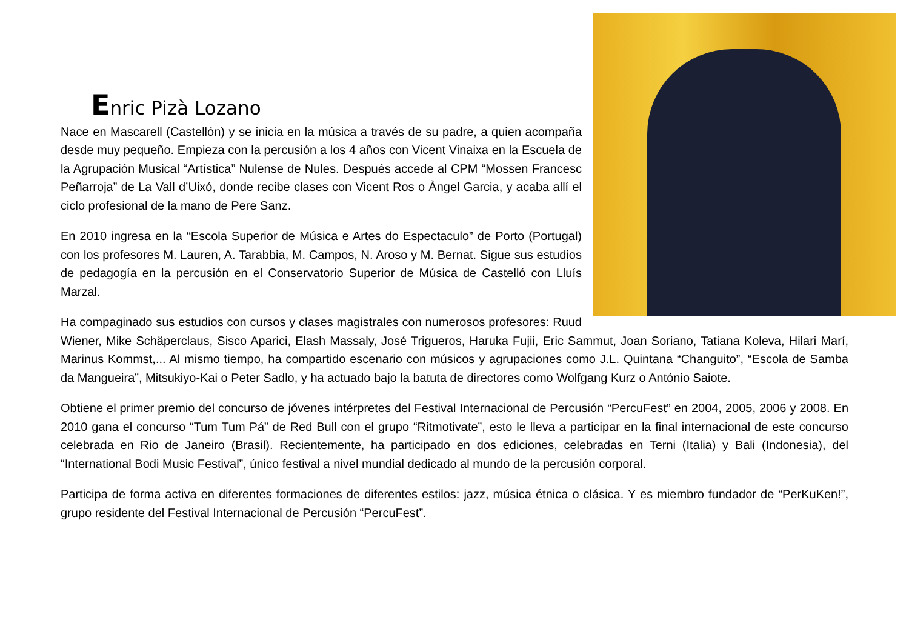Enric Pizà Lozano
Nace en Mascarell (Castellón) y se inicia en la música a través de su padre, a quien acompaña desde muy pequeño. Empieza con la percusión a los 4 años con Vicent Vinaixa en la Escuela de la Agrupación Musical “Artística” Nulense de Nules. Después accede al CPM “Mossen Francesc Peñarroja” de La Vall d’Uixó, donde recibe clases con Vicent Ros o Àngel Garcia, y acaba allí el ciclo profesional de la mano de Pere Sanz.
En 2010 ingresa en la “Escola Superior de Música e Artes do Espectaculo” de Porto (Portugal) con los profesores M. Lauren, A. Tarabbia, M. Campos, N. Aroso y M. Bernat. Sigue sus estudios de pedagogía en la percusión en el Conservatorio Superior de Música de Castelló con Lluís Marzal.
Ha compaginado sus estudios con cursos y clases magistrales con numerosos profesores: Ruud Wiener, Mike Schäperclaus, Sisco Aparici, Elash Massaly, José Trigueros, Haruka Fujii, Eric Sammut, Joan Soriano, Tatiana Koleva, Hilari Marí, Marinus Kommst,... Al mismo tiempo, ha compartido escenario con músicos y agrupaciones como J.L. Quintana “Changuito”, “Escola de Samba da Mangueira”, Mitsukiyo-Kai o Peter Sadlo, y ha actuado bajo la batuta de directores como Wolfgang Kurz o António Saiote.
Obtiene el primer premio del concurso de jóvenes intérpretes del Festival Internacional de Percusión “PercuFest” en 2004, 2005, 2006 y 2008. En 2010 gana el concurso “Tum Tum Pá” de Red Bull con el grupo “Ritmotivate”, esto le lleva a participar en la final internacional de este concurso celebrada en Rio de Janeiro (Brasil). Recientemente, ha participado en dos ediciones, celebradas en Terni (Italia) y Bali (Indonesia), del “International Bodi Music Festival”, único festival a nivel mundial dedicado al mundo de la percusión corporal.
Participa de forma activa en diferentes formaciones de diferentes estilos: jazz, música étnica o clásica. Y es miembro fundador de “PerKuKen!”, grupo residente del Festival Internacional de Percusión “PercuFest”.